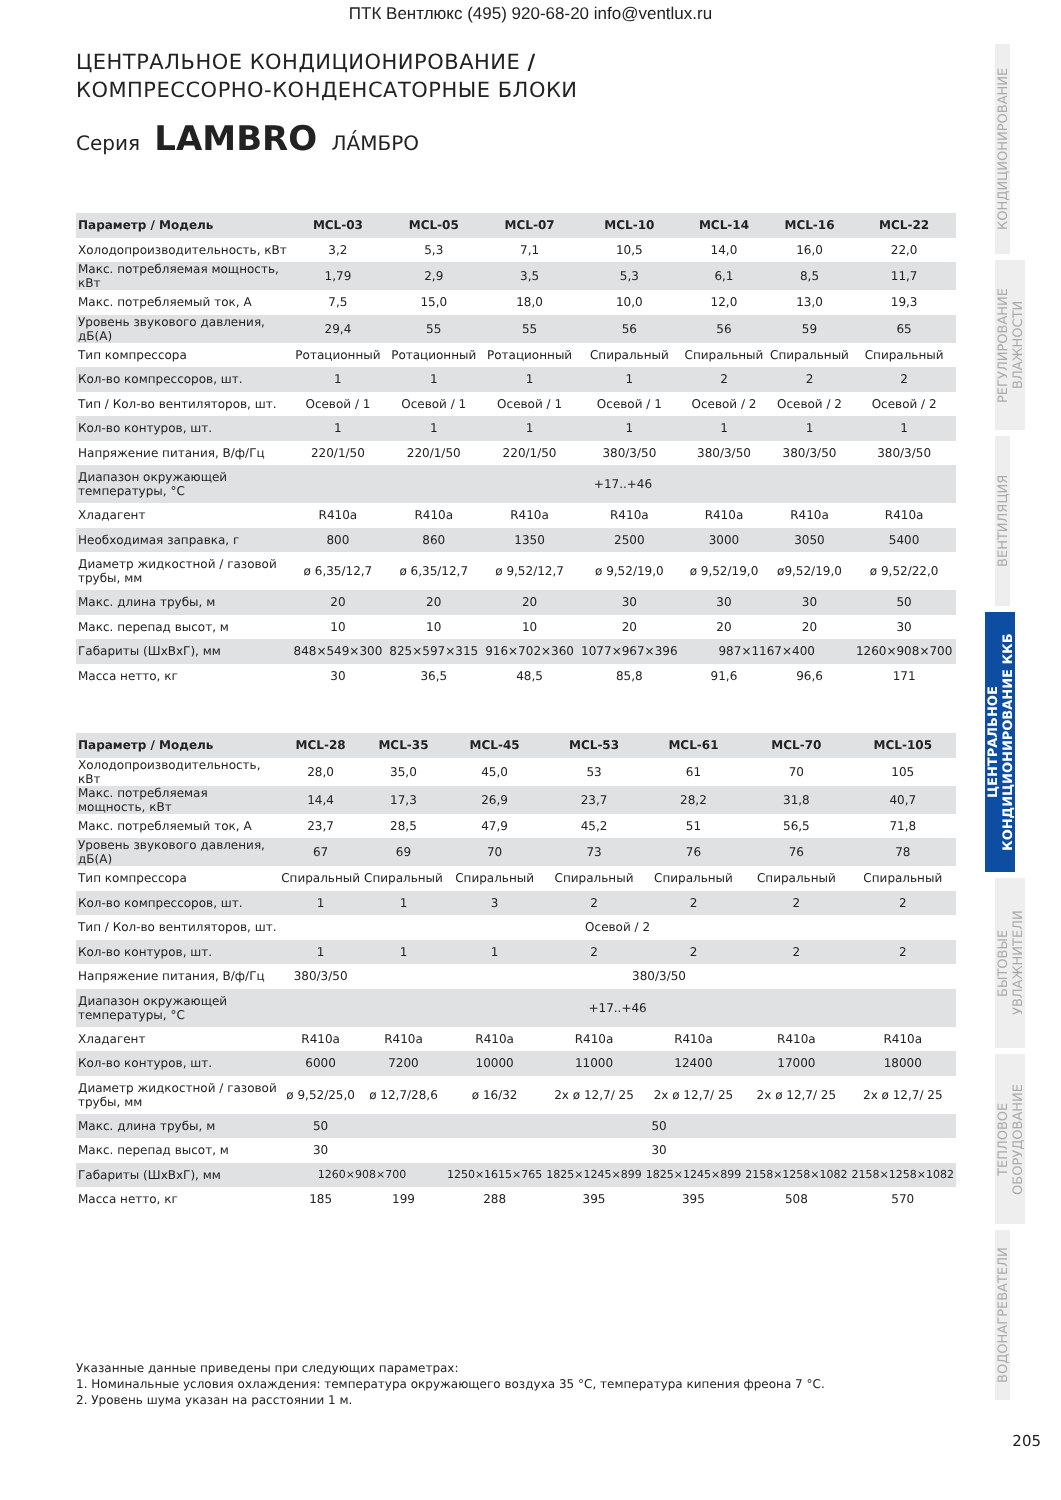ПТК Вентлюкс (495) 920-68-20 info@ventlux.ru
ЦЕНТРАЛЬНОЕ КОНДИЦИОНИРОВАНИЕ /
КОМПРЕССОРНО-КОНДЕНСАТОРНЫЕ БЛОКИ
Серия LAMBRO ЛА́МБРО
| Параметр / Модель | MCL-03 | MCL-05 | MCL-07 | MCL-10 | MCL-14 | MCL-16 | MCL-22 |
| --- | --- | --- | --- | --- | --- | --- | --- |
| Холодопроизводительность, кВт | 3,2 | 5,3 | 7,1 | 10,5 | 14,0 | 16,0 | 22,0 |
| Макс. потребляемая мощность, кВт | 1,79 | 2,9 | 3,5 | 5,3 | 6,1 | 8,5 | 11,7 |
| Макс. потребляемый ток, А | 7,5 | 15,0 | 18,0 | 10,0 | 12,0 | 13,0 | 19,3 |
| Уровень звукового давления, дБ(А) | 29,4 | 55 | 55 | 56 | 56 | 59 | 65 |
| Тип компрессора | Ротационный | Ротационный | Ротационный | Спиральный | Спиральный | Спиральный | Спиральный |
| Кол-во компрессоров, шт. | 1 | 1 | 1 | 1 | 2 | 2 | 2 |
| Тип / Кол-во вентиляторов, шт. | Осевой / 1 | Осевой / 1 | Осевой / 1 | Осевой / 1 | Осевой / 2 | Осевой / 2 | Осевой / 2 |
| Кол-во контуров, шт. | 1 | 1 | 1 | 1 | 1 | 1 | 1 |
| Напряжение питания, В/ф/Гц | 220/1/50 | 220/1/50 | 220/1/50 | 380/3/50 | 380/3/50 | 380/3/50 | 380/3/50 |
| Диапазон окружающей температуры, °С | +17..+46 | | | | | | |
| Хладагент | R410a | R410a | R410a | R410a | R410a | R410a | R410a |
| Необходимая заправка, г | 800 | 860 | 1350 | 2500 | 3000 | 3050 | 5400 |
| Диаметр жидкостной / газовой трубы, мм | ø 6,35/12,7 | ø 6,35/12,7 | ø 9,52/12,7 | ø 9,52/19,0 | ø 9,52/19,0 | ø9,52/19,0 | ø 9,52/22,0 |
| Макс. длина трубы, м | 20 | 20 | 20 | 30 | 30 | 30 | 50 |
| Макс. перепад высот, м | 10 | 10 | 10 | 20 | 20 | 20 | 30 |
| Габариты (ШхВхГ), мм | 848×549×300 | 825×597×315 | 916×702×360 | 1077×967×396 | 987×1167×400 | | 1260×908×700 |
| Масса нетто, кг | 30 | 36,5 | 48,5 | 85,8 | 91,6 | 96,6 | 171 |
| Параметр / Модель | MCL-28 | MCL-35 | MCL-45 | MCL-53 | MCL-61 | MCL-70 | MCL-105 |
| --- | --- | --- | --- | --- | --- | --- | --- |
| Холодопроизводительность, кВт | 28,0 | 35,0 | 45,0 | 53 | 61 | 70 | 105 |
| Макс. потребляемая мощность, кВт | 14,4 | 17,3 | 26,9 | 23,7 | 28,2 | 31,8 | 40,7 |
| Макс. потребляемый ток, А | 23,7 | 28,5 | 47,9 | 45,2 | 51 | 56,5 | 71,8 |
| Уровень звукового давления, дБ(А) | 67 | 69 | 70 | 73 | 76 | 76 | 78 |
| Тип компрессора | Спиральный | Спиральный | Спиральный | Спиральный | Спиральный | Спиральный | Спиральный |
| Кол-во компрессоров, шт. | 1 | 1 | 3 | 2 | 2 | 2 | 2 |
| Тип / Кол-во вентиляторов, шт. | Осевой / 2 | | | | | | |
| Кол-во контуров, шт. | 1 | 1 | 1 | 2 | 2 | 2 | 2 |
| Напряжение питания, В/ф/Гц | 380/3/50 | 380/3/50 | | | | | |
| Диапазон окружающей температуры, °С | +17..+46 | | | | | | |
| Хладагент | R410a | R410a | R410a | R410a | R410a | R410a | R410a |
| Кол-во контуров, шт. | 6000 | 7200 | 10000 | 11000 | 12400 | 17000 | 18000 |
| Диаметр жидкостной / газовой трубы, мм | ø 9,52/25,0 | ø 12,7/28,6 | ø 16/32 | 2x ø 12,7/ 25 | 2x ø 12,7/ 25 | 2x ø 12,7/ 25 | 2x ø 12,7/ 25 |
| Макс. длина трубы, м | 50 | 50 | | | | | |
| Макс. перепад высот, м | 30 | 30 | | | | | |
| Габариты (ШхВхГ), мм | 1260×908×700 | | 1250×1615×765 | 1825×1245×899 | 1825×1245×899 | 2158×1258×1082 | 2158×1258×1082 |
| Масса нетто, кг | 185 | 199 | 288 | 395 | 395 | 508 | 570 |
Указанные данные приведены при следующих параметрах:
1. Номинальные условия охлаждения: температура окружающего воздуха 35 °С, температура кипения фреона 7 °С.
2. Уровень шума указан на расстоянии 1 м.
КОНДИЦИОНИРОВАНИЕ
РЕГУЛИРОВАНИЕ ВЛАЖНОСТИ
ВЕНТИЛЯЦИЯ
ЦЕНТРАЛЬНОЕ КОНДИЦИОНИРОВАНИЕ ККБ
БЫТОВЫЕ УВЛАЖНИТЕЛИ
ТЕПЛОВОЕ ОБОРУДОВАНИЕ
ВОДОНАГРЕВАТЕЛИ
205